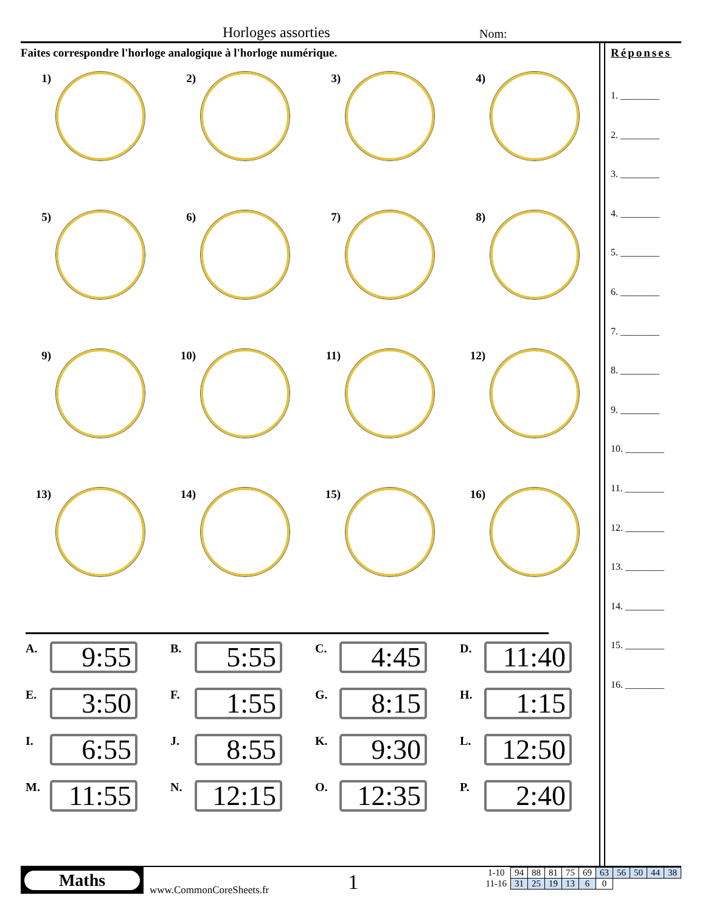Horloges assorties Nom:
Faites correspondre l'horloge analogique à l'horloge numérique.
1)
2)
3)
4)
5)
6)
7)
8)
9)
10)
11)
12)
13)
14)
15)
16)
A.
9:55
B.
5:55
C.
4:45
D.
11:40
E.
3:50
F.
1:55
G.
8:15
H.
1:15
I.
6:55
J.
8:55
K.
9:30
L.
12:50
M.
11:55
N.
12:15
O.
12:35
P.
2:40
Réponses
1. ________
2. ________
3. ________
4. ________
5. ________
6. ________
7. ________
8. ________
9. ________
10. ________
11. ________
12. ________
13. ________
14. ________
15. ________
16. ________
Maths
www.CommonCoreSheets.fr
1
| 1-10 | 94 | 88 | 81 | 75 | 69 | 63 | 56 | 50 | 44 | 38 |
| 11-16 | 31 | 25 | 19 | 13 | 6 | 0 | | | | |